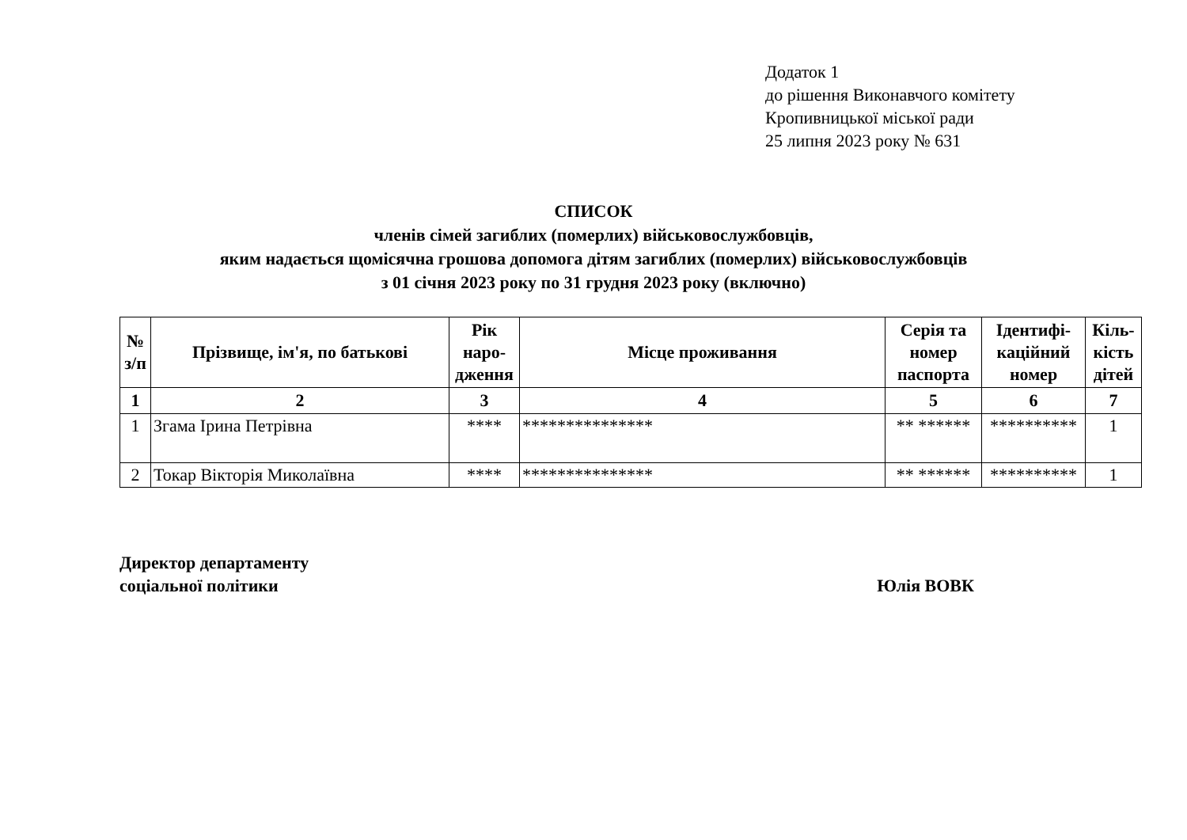Додаток 1
до рішення Виконавчого комітету
Кропивницької міської ради
25 липня 2023 року № 631
СПИСОК
членів сімей загиблих (померлих) військовослужбовців,
яким надається щомісячна грошова допомога дітям загиблих (померлих) військовослужбовців
з 01 січня 2023 року по 31 грудня 2023 року (включно)
| № з/п | Прізвище, ім'я, по батькові | Рік наро-дження | Місце проживання | Серія та номер паспорта | Ідентифі-каційний номер | Кіль-кість дітей |
| --- | --- | --- | --- | --- | --- | --- |
| 1 | 2 | 3 | 4 | 5 | 6 | 7 |
| 1 | Згама Ірина Петрівна | **** | *************** | ** ****** | ********** | 1 |
| 2 | Токар Вікторія Миколаївна | **** | *************** | ** ****** | ********** | 1 |
Директор департаменту
соціальної політики
Юлія ВОВК